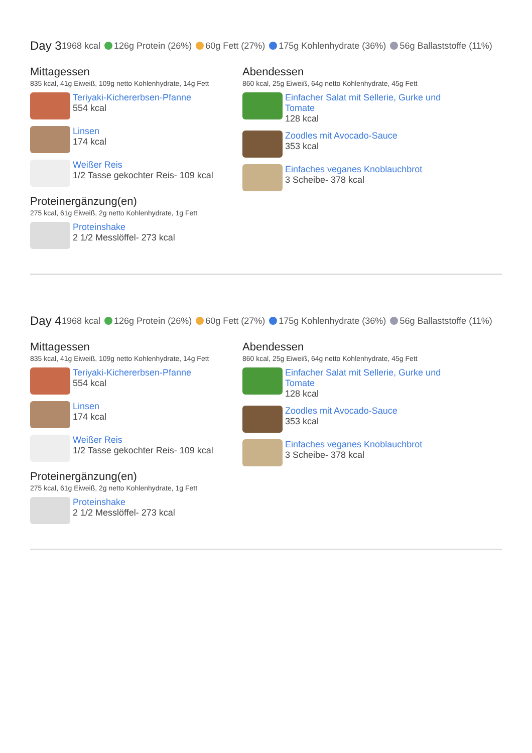Day 3
1968 kcal 126g Protein (26%) 60g Fett (27%) 175g Kohlenhydrate (36%) 56g Ballaststoffe (11%)
Mittagessen
835 kcal, 41g Eiweiß, 109g netto Kohlenhydrate, 14g Fett
Teriyaki-Kichererbsen-Pfanne
554 kcal
Linsen
174 kcal
Weißer Reis
1/2 Tasse gekochter Reis- 109 kcal
Proteinergänzung(en)
275 kcal, 61g Eiweiß, 2g netto Kohlenhydrate, 1g Fett
Proteinshake
2 1/2 Messlöffel- 273 kcal
Abendessen
860 kcal, 25g Eiweiß, 64g netto Kohlenhydrate, 45g Fett
Einfacher Salat mit Sellerie, Gurke und Tomate
128 kcal
Zoodles mit Avocado-Sauce
353 kcal
Einfaches veganes Knoblauchbrot
3 Scheibe- 378 kcal
Day 4
1968 kcal 126g Protein (26%) 60g Fett (27%) 175g Kohlenhydrate (36%) 56g Ballaststoffe (11%)
Mittagessen
835 kcal, 41g Eiweiß, 109g netto Kohlenhydrate, 14g Fett
Teriyaki-Kichererbsen-Pfanne
554 kcal
Linsen
174 kcal
Weißer Reis
1/2 Tasse gekochter Reis- 109 kcal
Proteinergänzung(en)
275 kcal, 61g Eiweiß, 2g netto Kohlenhydrate, 1g Fett
Proteinshake
2 1/2 Messlöffel- 273 kcal
Abendessen
860 kcal, 25g Eiweiß, 64g netto Kohlenhydrate, 45g Fett
Einfacher Salat mit Sellerie, Gurke und Tomate
128 kcal
Zoodles mit Avocado-Sauce
353 kcal
Einfaches veganes Knoblauchbrot
3 Scheibe- 378 kcal